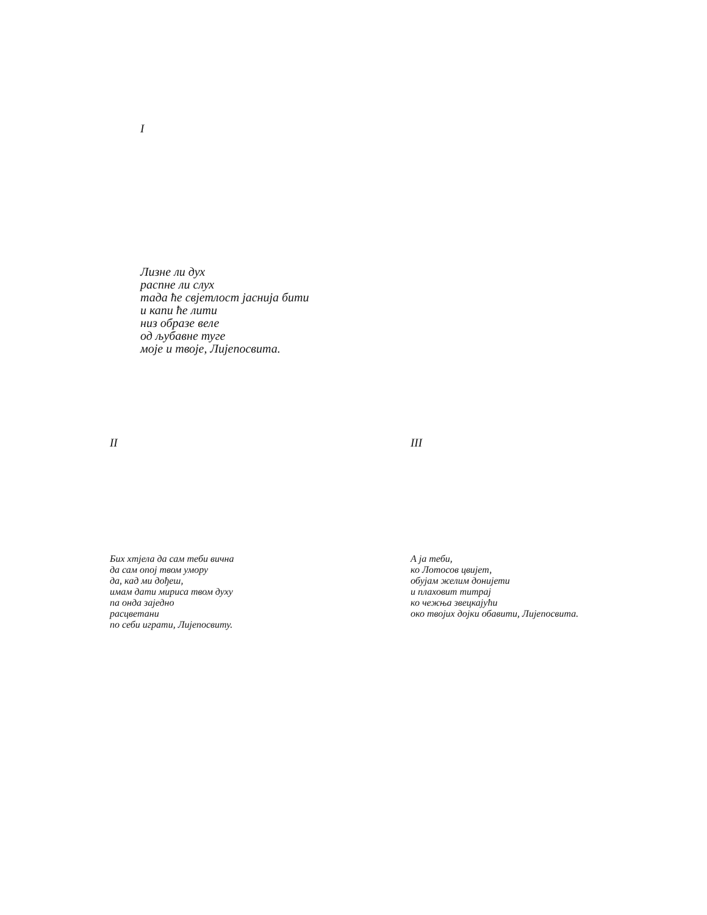I
Лизне ли дух
распне ли слух
тада ће свјетлост јаснија бити
и капи ће лити
низ образе веле
од љубавне туге
моје и твоје, Лијепосвита.
II
Бих хтјела да сам теби вична
да сам опој твом умору
да, кад ми дођеш,
имам дати мириса твом духу
па онда заједно
расцветани
по себи играти, Лијепосвиту.
III
А ја теби,
ко Лотосов цвијет,
обујам желим донијети
и плаховит титрај
ко чежња звецкајући
око твојих дојки обавити, Лијепосвита.